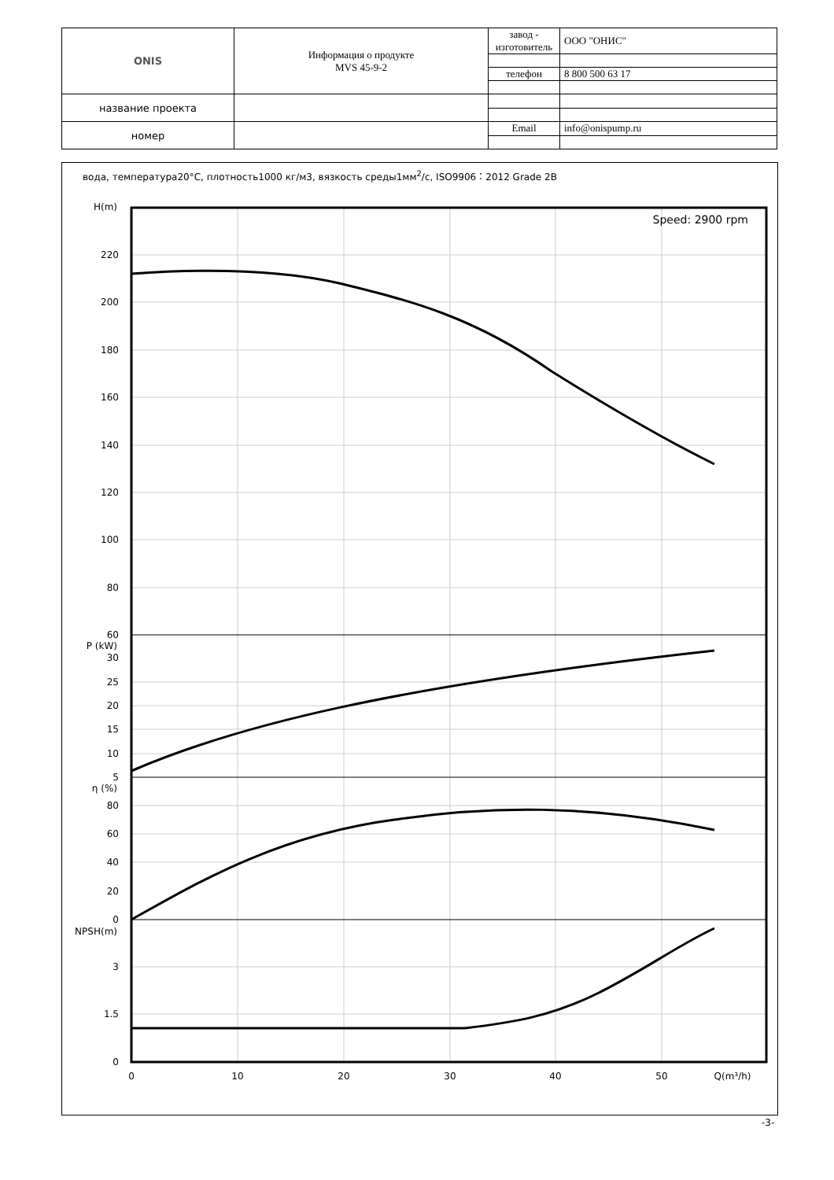| ONIS | Информация о продукте MVS 45-9-2 | завод - изготовитель | ООО "ОНИС" |
| | | телефон | 8 800 500 63 17 |
| название проекта | | | |
| номер | | Email | info@onispump.ru |
вода, температура20°C, плотность1000 кг/м3, вязкость среды1мм<sup>2</sup>/с, ISO9906：2012 Grade 2B
H(m)
220
200
180
160
140
120
100
80
60
P (kW)
30
25
20
15
10
5
η (%)
80
60
40
20
0
NPSH(m)
3
1.5
0
0
10
20
30
40
50
Q(m³/h)
Speed: 2900 rpm
-3-